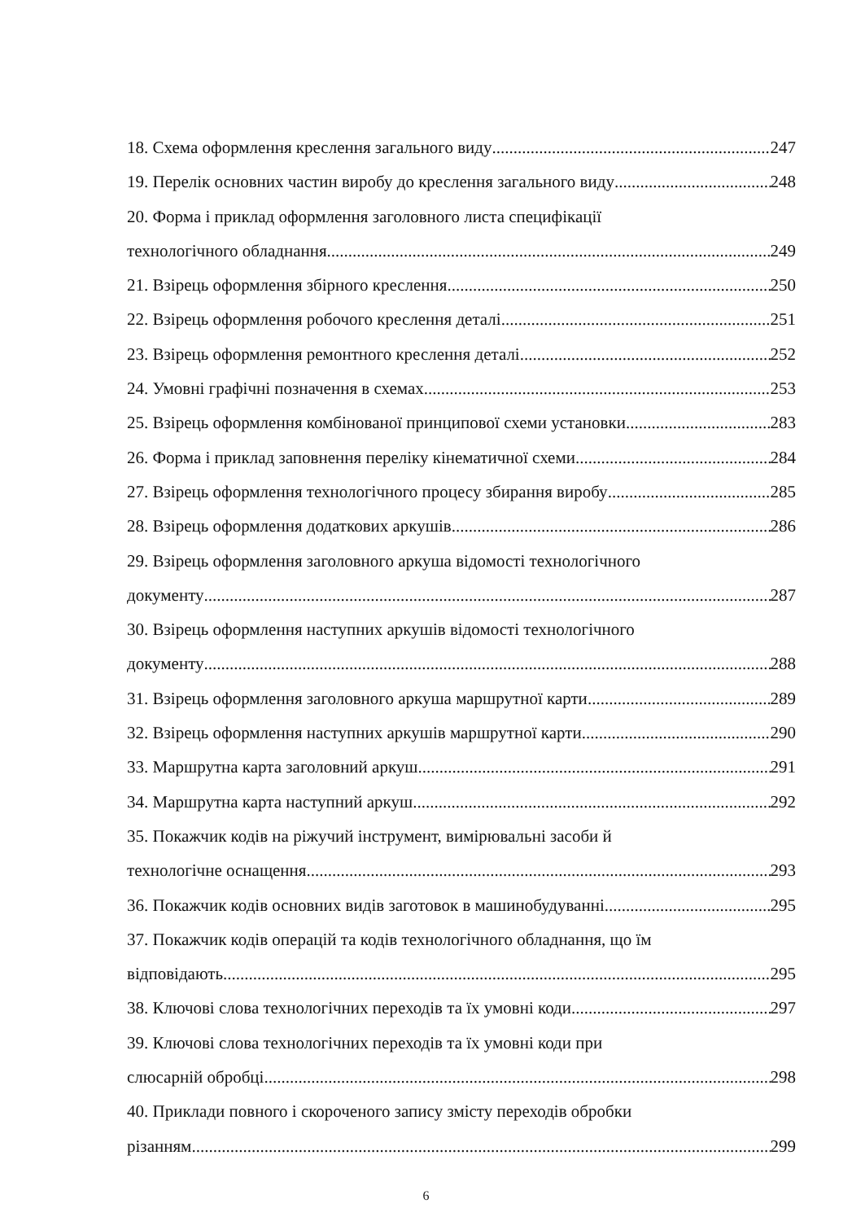18. Схема оформлення креслення загального виду 247
19. Перелік основних частин виробу до креслення загального виду 248
20. Форма і приклад оформлення заголовного листа специфікації
технологічного обладнання 249
21. Взірець оформлення збірного креслення 250
22. Взірець оформлення робочого креслення деталі 251
23. Взірець оформлення ремонтного креслення деталі 252
24. Умовні графічні позначення в схемах 253
25. Взірець оформлення комбінованої принципової схеми установки 283
26. Форма і приклад заповнення переліку кінематичної схеми 284
27. Взірець оформлення технологічного процесу збирання виробу 285
28. Взірець оформлення додаткових аркушів 286
29. Взірець оформлення заголовного аркуша відомості технологічного
документу 287
30. Взірець оформлення наступних аркушів відомості технологічного
документу 288
31. Взірець оформлення заголовного аркуша маршрутної карти 289
32. Взірець оформлення наступних аркушів маршрутної карти 290
33. Маршрутна карта заголовний аркуш 291
34. Маршрутна карта наступний аркуш 292
35. Покажчик кодів на ріжучий інструмент, вимірювальні засоби й
технологічне оснащення 293
36. Покажчик кодів основних видів заготовок в машинобудуванні 295
37. Покажчик кодів операцій та кодів технологічного обладнання, що їм
відповідають 295
38. Ключові слова технологічних переходів та їх умовні коди 297
39. Ключові слова технологічних переходів та їх умовні коди при
слюсарній обробці 298
40. Приклади повного і скороченого запису змісту переходів обробки
різанням 299
6